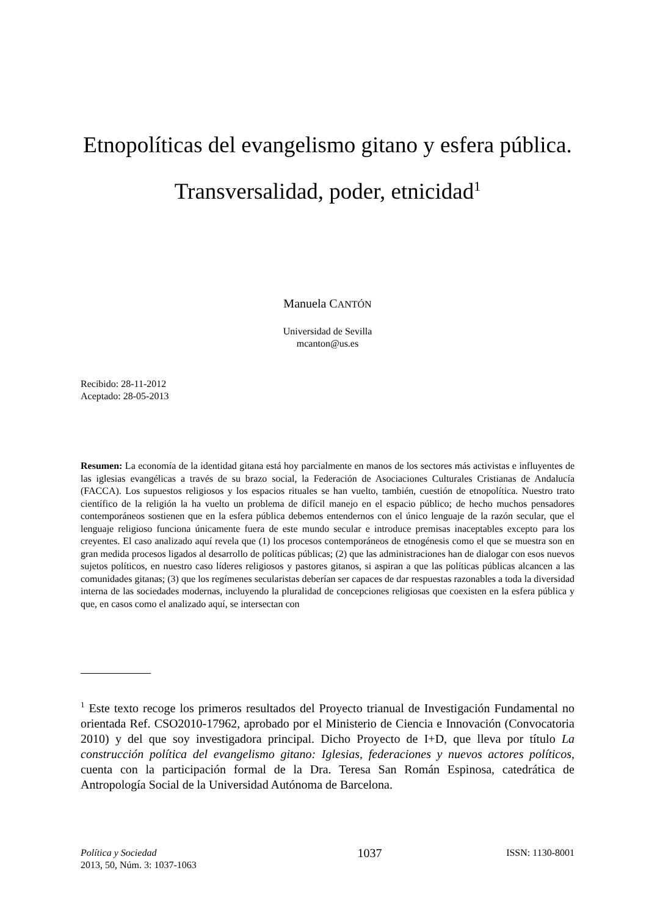Etnopolíticas del evangelismo gitano y esfera pública. Transversalidad, poder, etnicidad<sup>1</sup>
Manuela CANTÓN
Universidad de Sevilla
mcanton@us.es
Recibido: 28-11-2012
Aceptado: 28-05-2013
Resumen: La economía de la identidad gitana está hoy parcialmente en manos de los sectores más activistas e influyentes de las iglesias evangélicas a través de su brazo social, la Federación de Asociaciones Culturales Cristianas de Andalucía (FACCA). Los supuestos religiosos y los espacios rituales se han vuelto, también, cuestión de etnopolítica. Nuestro trato científico de la religión la ha vuelto un problema de difícil manejo en el espacio público; de hecho muchos pensadores contemporáneos sostienen que en la esfera pública debemos entendernos con el único lenguaje de la razón secular, que el lenguaje religioso funciona únicamente fuera de este mundo secular e introduce premisas inaceptables excepto para los creyentes. El caso analizado aquí revela que (1) los procesos contemporáneos de etnogénesis como el que se muestra son en gran medida procesos ligados al desarrollo de políticas públicas; (2) que las administraciones han de dialogar con esos nuevos sujetos políticos, en nuestro caso líderes religiosos y pastores gitanos, si aspiran a que las políticas públicas alcancen a las comunidades gitanas; (3) que los regímenes secularistas deberían ser capaces de dar respuestas razonables a toda la diversidad interna de las sociedades modernas, incluyendo la pluralidad de concepciones religiosas que coexisten en la esfera pública y que, en casos como el analizado aquí, se intersectan con
<sup>1</sup> Este texto recoge los primeros resultados del Proyecto trianual de Investigación Fundamental no orientada Ref. CSO2010-17962, aprobado por el Ministerio de Ciencia e Innovación (Convocatoria 2010) y del que soy investigadora principal. Dicho Proyecto de I+D, que lleva por título La construcción política del evangelismo gitano: Iglesias, federaciones y nuevos actores políticos, cuenta con la participación formal de la Dra. Teresa San Román Espinosa, catedrática de Antropología Social de la Universidad Autónoma de Barcelona.
Política y Sociedad
2013, 50, Núm. 3: 1037-1063
1037
ISSN: 1130-8001